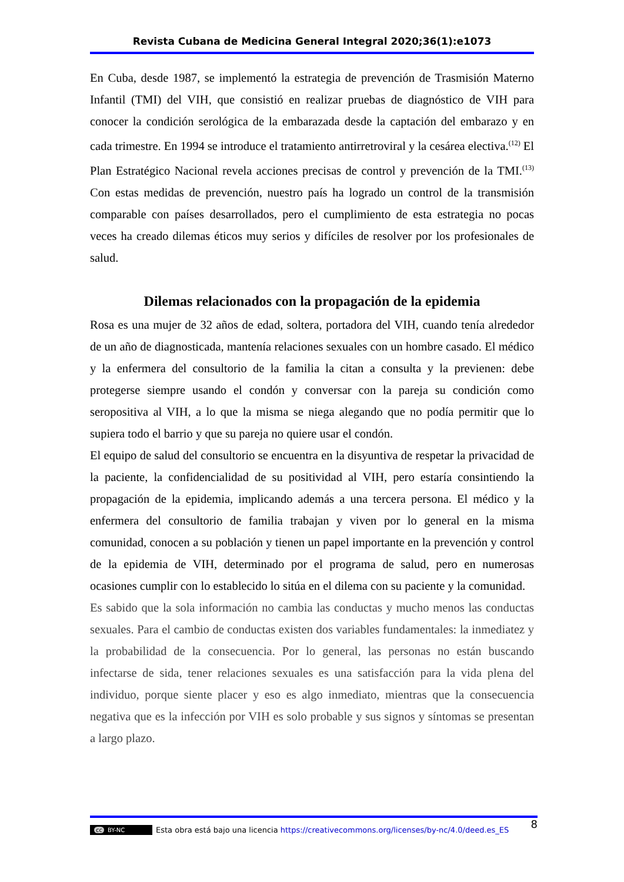Revista Cubana de Medicina General Integral 2020;36(1):e1073
En Cuba, desde 1987, se implementó la estrategia de prevención de Trasmisión Materno Infantil (TMI) del VIH, que consistió en realizar pruebas de diagnóstico de VIH para conocer la condición serológica de la embarazada desde la captación del embarazo y en cada trimestre. En 1994 se introduce el tratamiento antirretroviral y la cesárea electiva.<sup>(12)</sup> El Plan Estratégico Nacional revela acciones precisas de control y prevención de la TMI.<sup>(13)</sup> Con estas medidas de prevención, nuestro país ha logrado un control de la transmisión comparable con países desarrollados, pero el cumplimiento de esta estrategia no pocas veces ha creado dilemas éticos muy serios y difíciles de resolver por los profesionales de salud.
Dilemas relacionados con la propagación de la epidemia
Rosa es una mujer de 32 años de edad, soltera, portadora del VIH, cuando tenía alrededor de un año de diagnosticada, mantenía relaciones sexuales con un hombre casado. El médico y la enfermera del consultorio de la familia la citan a consulta y la previenen: debe protegerse siempre usando el condón y conversar con la pareja su condición como seropositiva al VIH, a lo que la misma se niega alegando que no podía permitir que lo supiera todo el barrio y que su pareja no quiere usar el condón.
El equipo de salud del consultorio se encuentra en la disyuntiva de respetar la privacidad de la paciente, la confidencialidad de su positividad al VIH, pero estaría consintiendo la propagación de la epidemia, implicando además a una tercera persona. El médico y la enfermera del consultorio de familia trabajan y viven por lo general en la misma comunidad, conocen a su población y tienen un papel importante en la prevención y control de la epidemia de VIH, determinado por el programa de salud, pero en numerosas ocasiones cumplir con lo establecido lo sitúa en el dilema con su paciente y la comunidad.
Es sabido que la sola información no cambia las conductas y mucho menos las conductas sexuales. Para el cambio de conductas existen dos variables fundamentales: la inmediatez y la probabilidad de la consecuencia. Por lo general, las personas no están buscando infectarse de sida, tener relaciones sexuales es una satisfacción para la vida plena del individuo, porque siente placer y eso es algo inmediato, mientras que la consecuencia negativa que es la infección por VIH es solo probable y sus signos y síntomas se presentan a largo plazo.
cc BY-NC Esta obra está bajo una licencia https://creativecommons.org/licenses/by-nc/4.0/deed.es_ES 8